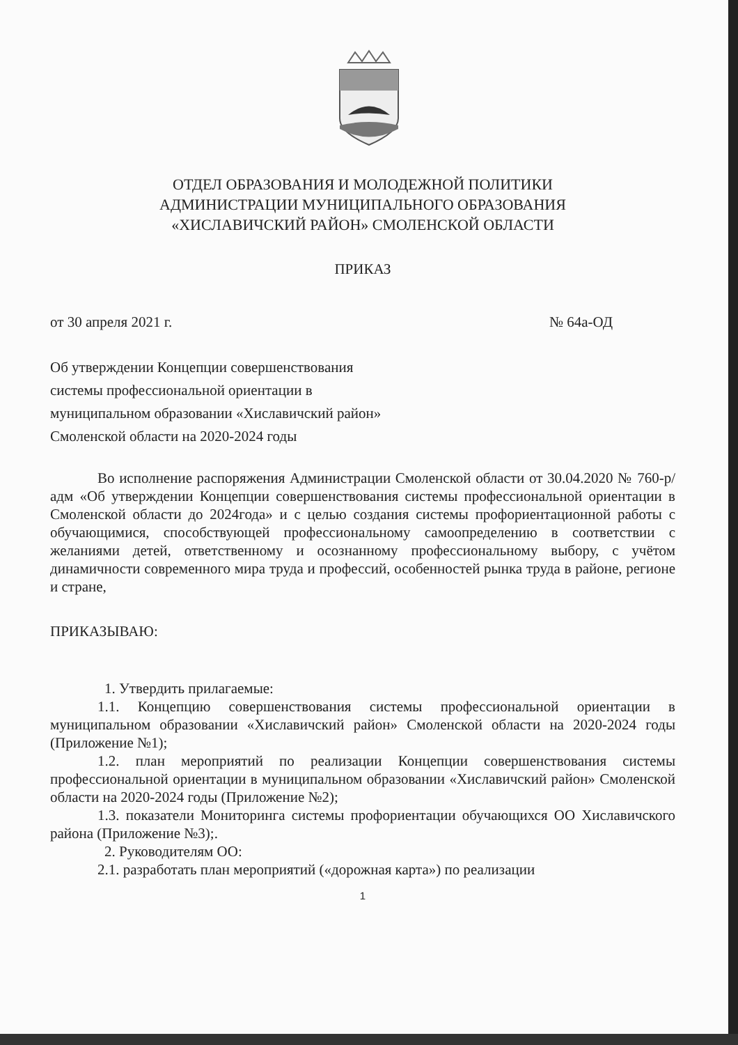ОТДЕЛ ОБРАЗОВАНИЯ И МОЛОДЕЖНОЙ ПОЛИТИКИ
АДМИНИСТРАЦИИ МУНИЦИПАЛЬНОГО ОБРАЗОВАНИЯ
«ХИСЛАВИЧСКИЙ РАЙОН» СМОЛЕНСКОЙ ОБЛАСТИ
ПРИКАЗ
от 30 апреля 2021 г. № 64а-ОД
Об утверждении Концепции совершенствования
системы профессиональной ориентации в
муниципальном образовании «Хиславичский район»
Смоленской области на 2020-2024 годы
Во исполнение распоряжения Администрации Смоленской области от 30.04.2020 № 760-р/адм «Об утверждении Концепции совершенствования системы профессиональной ориентации в Смоленской области до 2024года» и с целью создания системы профориентационной работы с обучающимися, способствующей профессиональному самоопределению в соответствии с желаниями детей, ответственному и осознанному профессиональному выбору, с учётом динамичности современного мира труда и профессий, особенностей рынка труда в районе, регионе и стране,
ПРИКАЗЫВАЮ:
1. Утвердить прилагаемые:
1.1. Концепцию совершенствования системы профессиональной ориентации в муниципальном образовании «Хиславичский район» Смоленской области на 2020-2024 годы (Приложение №1);
1.2. план мероприятий по реализации Концепции совершенствования системы профессиональной ориентации в муниципальном образовании «Хиславичский район» Смоленской области на 2020-2024 годы (Приложение №2);
1.3. показатели Мониторинга системы профориентации обучающихся ОО Хиславичского района (Приложение №3);.
2. Руководителям ОО:
2.1. разработать план мероприятий («дорожная карта») по реализации
1